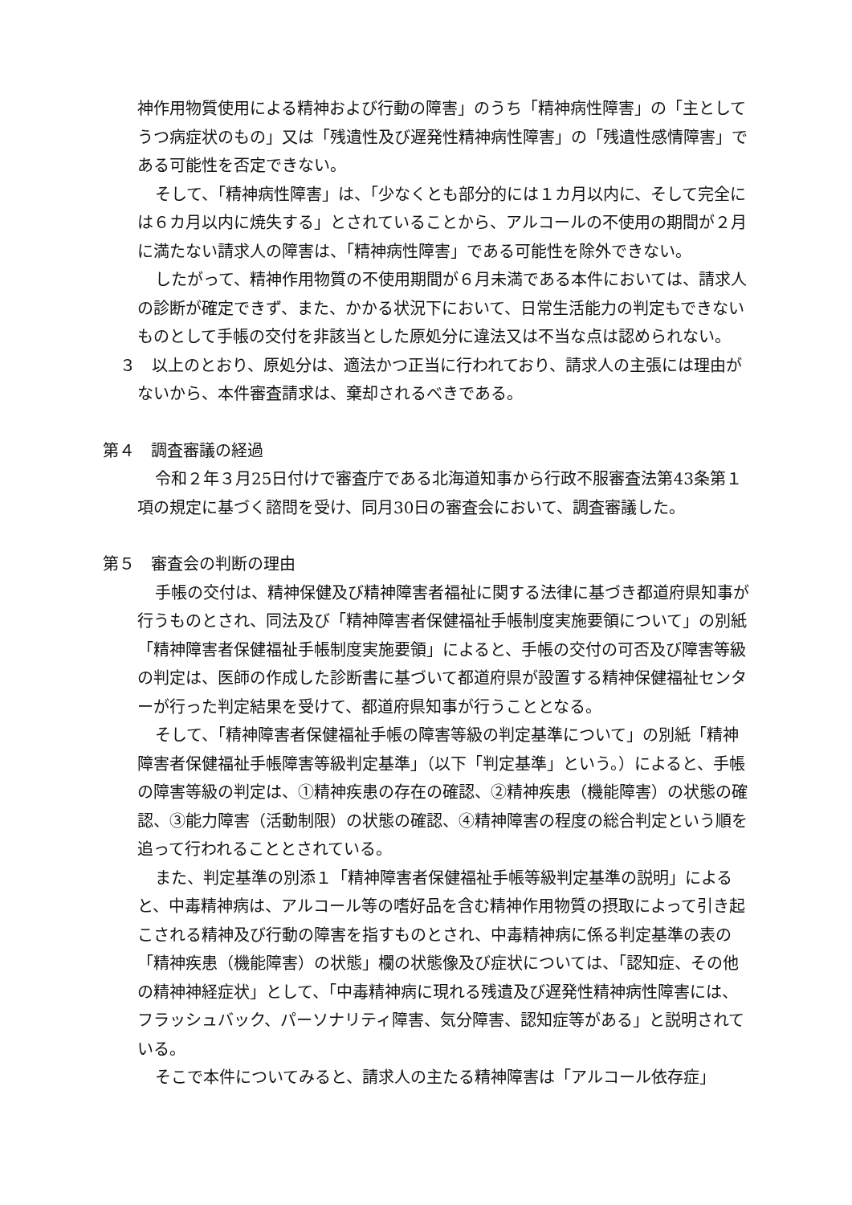神作用物質使用による精神および行動の障害」のうち「精神病性障害」の「主としてうつ病症状のもの」又は「残遺性及び遅発性精神病性障害」の「残遺性感情障害」である可能性を否定できない。
そして、「精神病性障害」は、「少なくとも部分的には１カ月以内に、そして完全には６カ月以内に焼失する」とされていることから、アルコールの不使用の期間が２月に満たない請求人の障害は、「精神病性障害」である可能性を除外できない。
したがって、精神作用物質の不使用期間が６月未満である本件においては、請求人の診断が確定できず、また、かかる状況下において、日常生活能力の判定もできないものとして手帳の交付を非該当とした原処分に違法又は不当な点は認められない。
３　以上のとおり、原処分は、適法かつ正当に行われており、請求人の主張には理由がないから、本件審査請求は、棄却されるべきである。
第４　調査審議の経過
令和２年３月25日付けで審査庁である北海道知事から行政不服審査法第43条第１項の規定に基づく諮問を受け、同月30日の審査会において、調査審議した。
第５　審査会の判断の理由
手帳の交付は、精神保健及び精神障害者福祉に関する法律に基づき都道府県知事が行うものとされ、同法及び「精神障害者保健福祉手帳制度実施要領について」の別紙「精神障害者保健福祉手帳制度実施要領」によると、手帳の交付の可否及び障害等級の判定は、医師の作成した診断書に基づいて都道府県が設置する精神保健福祉センターが行った判定結果を受けて、都道府県知事が行うこととなる。
そして、「精神障害者保健福祉手帳の障害等級の判定基準について」の別紙「精神障害者保健福祉手帳障害等級判定基準」（以下「判定基準」という。）によると、手帳の障害等級の判定は、①精神疾患の存在の確認、②精神疾患（機能障害）の状態の確認、③能力障害（活動制限）の状態の確認、④精神障害の程度の総合判定という順を追って行われることとされている。
また、判定基準の別添１「精神障害者保健福祉手帳等級判定基準の説明」によると、中毒精神病は、アルコール等の嗜好品を含む精神作用物質の摂取によって引き起こされる精神及び行動の障害を指すものとされ、中毒精神病に係る判定基準の表の「精神疾患（機能障害）の状態」欄の状態像及び症状については、「認知症、その他の精神神経症状」として、「中毒精神病に現れる残遺及び遅発性精神病性障害には、フラッシュバック、パーソナリティ障害、気分障害、認知症等がある」と説明されている。
そこで本件についてみると、請求人の主たる精神障害は「アルコール依存症」